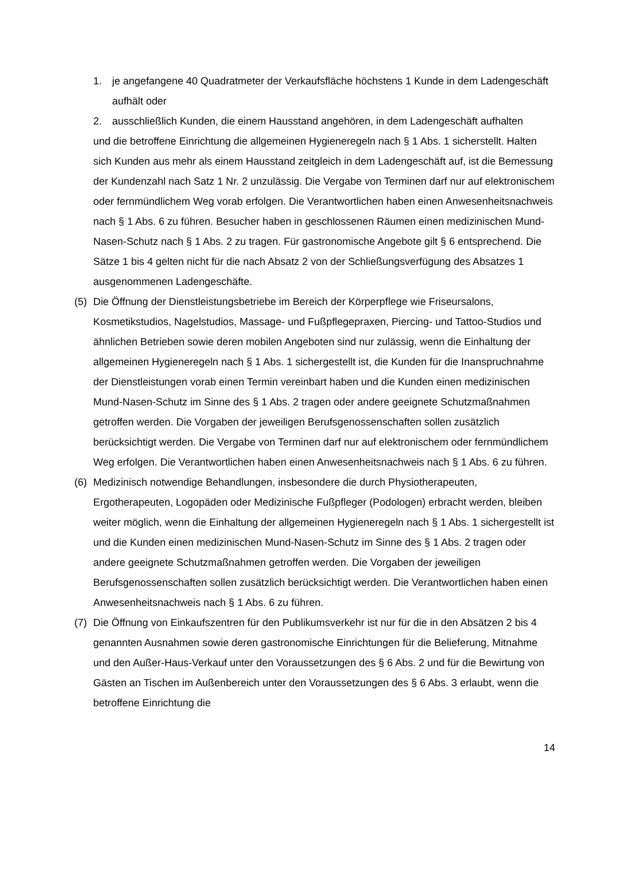1. je angefangene 40 Quadratmeter der Verkaufsfläche höchstens 1 Kunde in dem Ladengeschäft aufhält oder
2. ausschließlich Kunden, die einem Hausstand angehören, in dem Ladengeschäft aufhalten
und die betroffene Einrichtung die allgemeinen Hygieneregeln nach § 1 Abs. 1 sicherstellt. Halten sich Kunden aus mehr als einem Hausstand zeitgleich in dem Ladengeschäft auf, ist die Bemessung der Kundenzahl nach Satz 1 Nr. 2 unzulässig. Die Vergabe von Terminen darf nur auf elektronischem oder fernmündlichem Weg vorab erfolgen. Die Verantwortlichen haben einen Anwesenheitsnachweis nach § 1 Abs. 6 zu führen. Besucher haben in geschlossenen Räumen einen medizinischen Mund-Nasen-Schutz nach § 1 Abs. 2 zu tragen. Für gastronomische Angebote gilt § 6 entsprechend. Die Sätze 1 bis 4 gelten nicht für die nach Absatz 2 von der Schließungsverfügung des Absatzes 1 ausgenommenen Ladengeschäfte.
(5) Die Öffnung der Dienstleistungsbetriebe im Bereich der Körperpflege wie Friseursalons, Kosmetikstudios, Nagelstudios, Massage- und Fußpflegepraxen, Piercing- und Tattoo-Studios und ähnlichen Betrieben sowie deren mobilen Angeboten sind nur zulässig, wenn die Einhaltung der allgemeinen Hygieneregeln nach § 1 Abs. 1 sichergestellt ist, die Kunden für die Inanspruchnahme der Dienstleistungen vorab einen Termin vereinbart haben und die Kunden einen medizinischen Mund-Nasen-Schutz im Sinne des § 1 Abs. 2 tragen oder andere geeignete Schutzmaßnahmen getroffen werden. Die Vorgaben der jeweiligen Berufsgenossenschaften sollen zusätzlich berücksichtigt werden. Die Vergabe von Terminen darf nur auf elektronischem oder fernmündlichem Weg erfolgen. Die Verantwortlichen haben einen Anwesenheitsnachweis nach § 1 Abs. 6 zu führen.
(6) Medizinisch notwendige Behandlungen, insbesondere die durch Physiotherapeuten, Ergotherapeuten, Logopäden oder Medizinische Fußpfleger (Podologen) erbracht werden, bleiben weiter möglich, wenn die Einhaltung der allgemeinen Hygieneregeln nach § 1 Abs. 1 sichergestellt ist und die Kunden einen medizinischen Mund-Nasen-Schutz im Sinne des § 1 Abs. 2 tragen oder andere geeignete Schutzmaßnahmen getroffen werden. Die Vorgaben der jeweiligen Berufsgenossenschaften sollen zusätzlich berücksichtigt werden. Die Verantwortlichen haben einen Anwesenheitsnachweis nach § 1 Abs. 6 zu führen.
(7) Die Öffnung von Einkaufszentren für den Publikumsverkehr ist nur für die in den Absätzen 2 bis 4 genannten Ausnahmen sowie deren gastronomische Einrichtungen für die Belieferung, Mitnahme und den Außer-Haus-Verkauf unter den Voraussetzungen des § 6 Abs. 2 und für die Bewirtung von Gästen an Tischen im Außenbereich unter den Voraussetzungen des § 6 Abs. 3 erlaubt, wenn die betroffene Einrichtung die
14